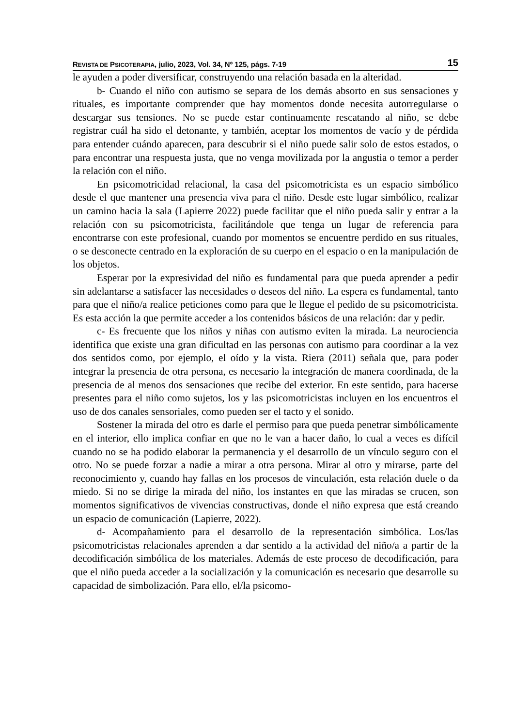REVISTA DE PSICOTERAPIA, julio, 2023, Vol. 34, Nº 125, págs. 7-19 15
le ayuden a poder diversificar, construyendo una relación basada en la alteridad.
b- Cuando el niño con autismo se separa de los demás absorto en sus sensaciones y rituales, es importante comprender que hay momentos donde necesita autorregularse o descargar sus tensiones. No se puede estar continuamente rescatando al niño, se debe registrar cuál ha sido el detonante, y también, aceptar los momentos de vacío y de pérdida para entender cuándo aparecen, para descubrir si el niño puede salir solo de estos estados, o para encontrar una respuesta justa, que no venga movilizada por la angustia o temor a perder la relación con el niño.
En psicomotricidad relacional, la casa del psicomotricista es un espacio simbólico desde el que mantener una presencia viva para el niño. Desde este lugar simbólico, realizar un camino hacia la sala (Lapierre 2022) puede facilitar que el niño pueda salir y entrar a la relación con su psicomotricista, facilitándole que tenga un lugar de referencia para encontrarse con este profesional, cuando por momentos se encuentre perdido en sus rituales, o se desconecte centrado en la exploración de su cuerpo en el espacio o en la manipulación de los objetos.
Esperar por la expresividad del niño es fundamental para que pueda aprender a pedir sin adelantarse a satisfacer las necesidades o deseos del niño. La espera es fundamental, tanto para que el niño/a realice peticiones como para que le llegue el pedido de su psicomotricista. Es esta acción la que permite acceder a los contenidos básicos de una relación: dar y pedir.
c- Es frecuente que los niños y niñas con autismo eviten la mirada. La neurociencia identifica que existe una gran dificultad en las personas con autismo para coordinar a la vez dos sentidos como, por ejemplo, el oído y la vista. Riera (2011) señala que, para poder integrar la presencia de otra persona, es necesario la integración de manera coordinada, de la presencia de al menos dos sensaciones que recibe del exterior. En este sentido, para hacerse presentes para el niño como sujetos, los y las psicomotricistas incluyen en los encuentros el uso de dos canales sensoriales, como pueden ser el tacto y el sonido.
Sostener la mirada del otro es darle el permiso para que pueda penetrar simbólicamente en el interior, ello implica confiar en que no le van a hacer daño, lo cual a veces es difícil cuando no se ha podido elaborar la permanencia y el desarrollo de un vínculo seguro con el otro. No se puede forzar a nadie a mirar a otra persona. Mirar al otro y mirarse, parte del reconocimiento y, cuando hay fallas en los procesos de vinculación, esta relación duele o da miedo. Si no se dirige la mirada del niño, los instantes en que las miradas se crucen, son momentos significativos de vivencias constructivas, donde el niño expresa que está creando un espacio de comunicación (Lapierre, 2022).
d- Acompañamiento para el desarrollo de la representación simbólica. Los/las psicomotricistas relacionales aprenden a dar sentido a la actividad del niño/a a partir de la decodificación simbólica de los materiales. Además de este proceso de decodificación, para que el niño pueda acceder a la socialización y la comunicación es necesario que desarrolle su capacidad de simbolización. Para ello, el/la psicomo-